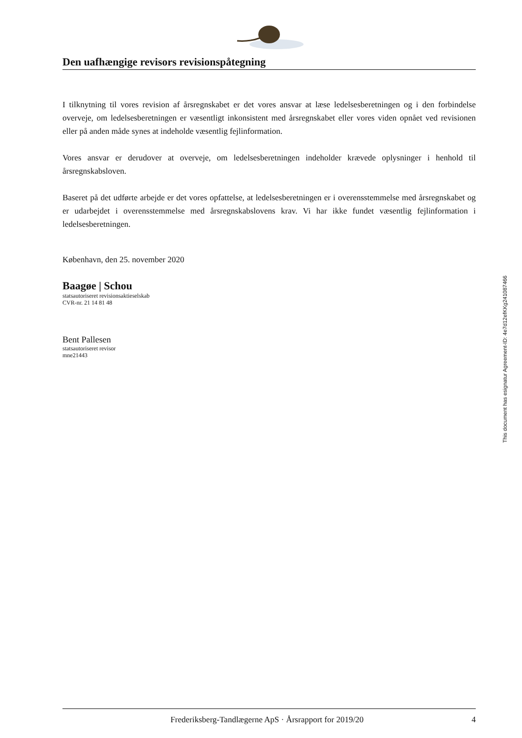Den uafhængige revisors revisionspåtegning
I tilknytning til vores revision af årsregnskabet er det vores ansvar at læse ledelsesberetningen og i den forbindelse overveje, om ledelsesberetningen er væsentligt inkonsistent med årsregnskabet eller vores viden opnået ved revisionen eller på anden måde synes at indeholde væsentlig fejlinformation.
Vores ansvar er derudover at overveje, om ledelsesberetningen indeholder krævede oplysninger i henhold til årsregnskabsloven.
Baseret på det udførte arbejde er det vores opfattelse, at ledelsesberetningen er i overensstemmelse med årsregnskabet og er udarbejdet i overensstemmelse med årsregnskabslovens krav. Vi har ikke fundet væsentlig fejlinformation i ledelsesberetningen.
København, den 25. november 2020
Baagøe | Schou
statsautoriseret revisionsaktieselskab
CVR-nr. 21 14 81 48
Bent Pallesen
statsautoriseret revisor
mne21443
This document has esignatur Agreement-ID: 4e7d12efKKg241087466
Frederiksberg-Tandlægerne ApS · Årsrapport for 2019/20 4